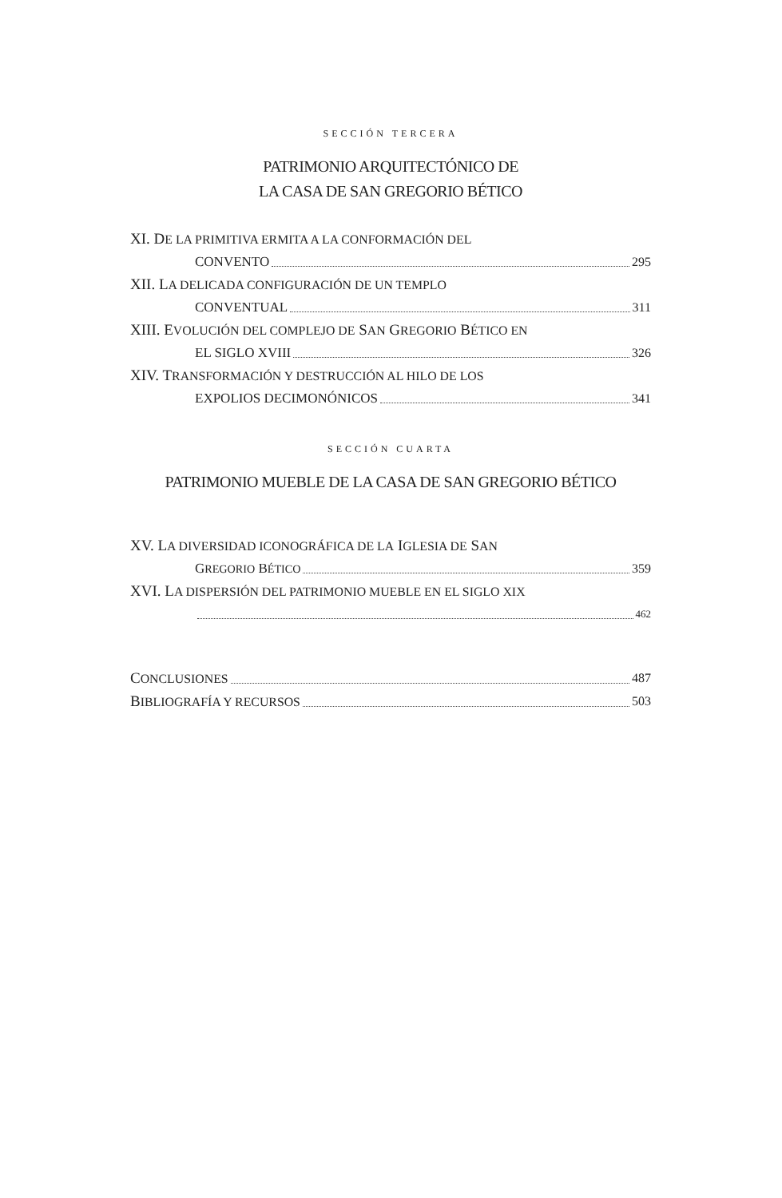SECCIÓN TERCERA
PATRIMONIO ARQUITECTÓNICO DE
LA CASA DE SAN GREGORIO BÉTICO
XI. DE LA PRIMITIVA ERMITA A LA CONFORMACIÓN DEL
CONVENTO 295
XII. LA DELICADA CONFIGURACIÓN DE UN TEMPLO
CONVENTUAL 311
XIII. EVOLUCIÓN DEL COMPLEJO DE SAN GREGORIO BÉTICO EN
EL SIGLO XVIII 326
XIV. TRANSFORMACIÓN Y DESTRUCCIÓN AL HILO DE LOS
EXPOLIOS DECIMONÓNICOS 341
SECCIÓN CUARTA
PATRIMONIO MUEBLE DE LA CASA DE SAN GREGORIO BÉTICO
XV. LA DIVERSIDAD ICONOGRÁFICA DE LA IGLESIA DE SAN
GREGORIO BÉTICO 359
XVI. LA DISPERSIÓN DEL PATRIMONIO MUEBLE EN EL SIGLO XIX
462
CONCLUSIONES 487
BIBLIOGRAFÍA Y RECURSOS 503